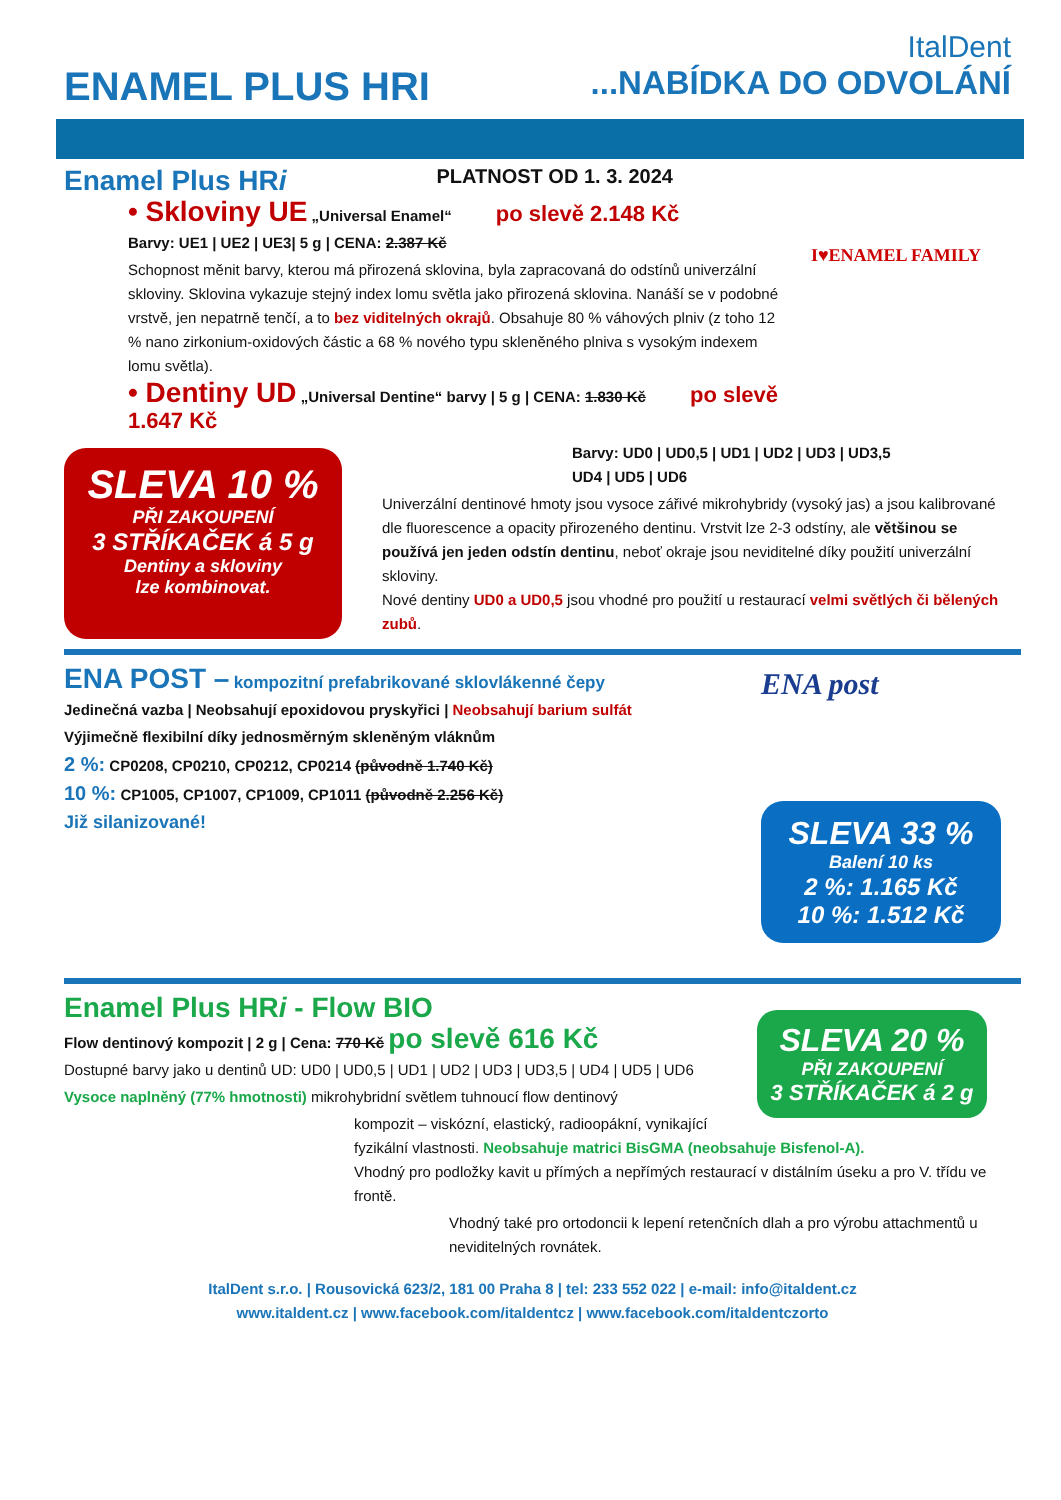ItalDent
ENAMEL PLUS HRI...NABÍDKA DO ODVOLÁNÍ
I♥ENAMEL FAMILY
Enamel Plus HRi PLATNOST OD 1. 3. 2024
• Skloviny UE „Universal Enamel“ po slevě 2.148 Kč
Barvy: UE1 | UE2 | UE3| 5 g | CENA: 2.387 Kč
Schopnost měnit barvy, kterou má přirozená sklovina, byla zapracovaná do odstínů univerzální skloviny. Sklovina vykazuje stejný index lomu světla jako přirozená sklovina. Nanáší se v podobné vrstvě, jen nepatrně tenčí, a to bez viditelných okrajů. Obsahuje 80 % váhových plniv (z toho 12 % nano zirkonium-oxidových částic a 68 % nového typu skleněného plniva s vysokým indexem lomu světla).
• Dentiny UD „Universal Dentine“ barvy | 5 g | CENA: 1.830 Kč po slevě 1.647 Kč
SLEVA 10 %
PŘI ZAKOUPENÍ
3 STŘÍKAČEK á 5 g
Dentiny a skloviny
lze kombinovat.
Barvy: UD0 | UD0,5 | UD1 | UD2 | UD3 | UD3,5
UD4 | UD5 | UD6
Univerzální dentinové hmoty jsou vysoce zářivé mikrohybridy (vysoký jas) a jsou kalibrované dle fluorescence a opacity přirozeného dentinu. Vrstvit lze 2-3 odstíny, ale většinou se používá jen jeden odstín dentinu, neboť okraje jsou neviditelné díky použití univerzální skloviny.
Nové dentiny UD0 a UD0,5 jsou vhodné pro použití u restaurací velmi světlých či bělených zubů.
ENA post
SLEVA 33 %
Balení 10 ks
2 %: 1.165 Kč
10 %: 1.512 Kč
ENA POST – kompozitní prefabrikované sklovlákenné čepy
Jedinečná vazba | Neobsahují epoxidovou pryskyřici | Neobsahují barium sulfát
Výjimečně flexibilní díky jednosměrným skleněným vláknům
2 %: CP0208, CP0210, CP0212, CP0214 (původně 1.740 Kč)
10 %: CP1005, CP1007, CP1009, CP1011 (původně 2.256 Kč)
Již silanizované!
SLEVA 20 %
PŘI ZAKOUPENÍ
3 STŘÍKAČEK á 2 g
Enamel Plus HRi - Flow BIO
Flow dentinový kompozit | 2 g | Cena: 770 Kč po slevě 616 Kč
Dostupné barvy jako u dentinů UD: UD0 | UD0,5 | UD1 | UD2 | UD3 | UD3,5 | UD4 | UD5 | UD6
Vysoce naplněný (77% hmotnosti) mikrohybridní světlem tuhnoucí flow dentinový
kompozit – viskózní, elastický, radioopákní, vynikající fyzikální vlastnosti. Neobsahuje matrici BisGMA (neobsahuje Bisfenol-A).
Vhodný pro podložky kavit u přímých a nepřímých restaurací v distálním úseku a pro V. třídu ve frontě.
Vhodný také pro ortodoncii k lepení retenčních dlah a pro výrobu attachmentů u neviditelných rovnátek.
ItalDent s.r.o. | Rousovická 623/2, 181 00 Praha 8 | tel: 233 552 022 | e-mail: info@italdent.cz
www.italdent.cz | www.facebook.com/italdentcz | www.facebook.com/italdentczorto